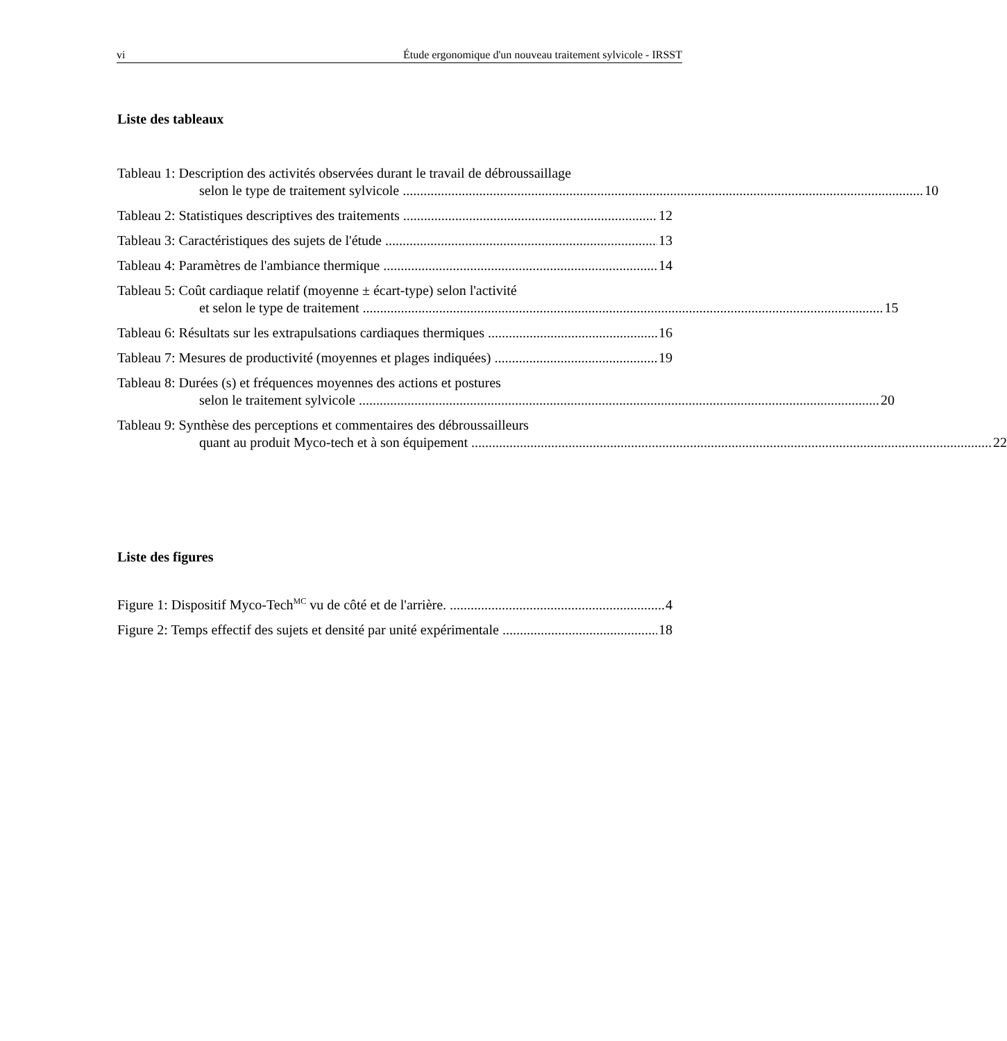vi Étude ergonomique d'un nouveau traitement sylvicole - IRSST
Liste des tableaux
Tableau 1: Description des activités observées durant le travail de débroussaillage
selon le type de traitement sylvicole 10
Tableau 2: Statistiques descriptives des traitements
12
Tableau 3: Caractéristiques des sujets de l'étude
13
Tableau 4: Paramètres de l'ambiance thermique
14
Tableau 5: Coût cardiaque relatif (moyenne ± écart-type) selon l'activité
et selon le type de traitement 15
Tableau 6: Résultats sur les extrapulsations cardiaques thermiques
16
Tableau 7: Mesures de productivité (moyennes et plages indiquées)
19
Tableau 8: Durées (s) et fréquences moyennes des actions et postures
selon le traitement sylvicole 20
Tableau 9: Synthèse des perceptions et commentaires des débroussailleurs
quant au produit Myco-tech et à son équipement 22
Liste des figures
Figure 1: Dispositif Myco-Tech<sup>MC</sup> vu de côté et de l'arrière.
4
Figure 2: Temps effectif des sujets et densité par unité expérimentale
18